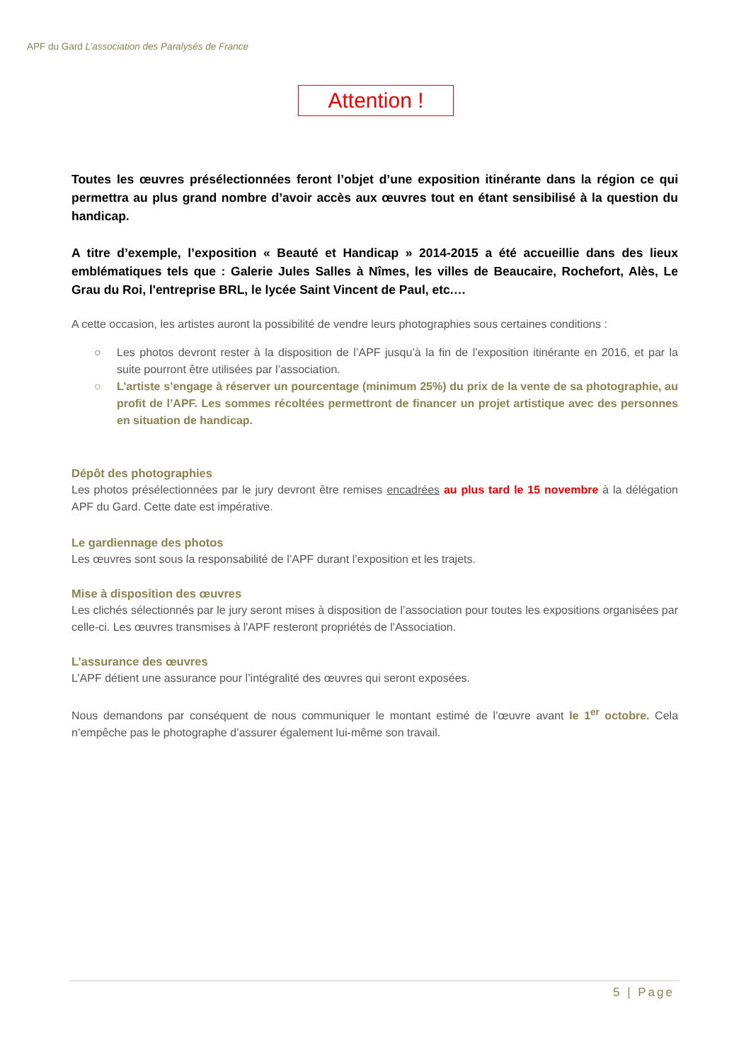APF du Gard L’association des Paralysés de France
Attention !
Toutes les œuvres présélectionnées feront l’objet d’une exposition itinérante dans la région ce qui permettra au plus grand nombre d’avoir accès aux œuvres tout en étant sensibilisé à la question du handicap.
A titre d’exemple, l’exposition « Beauté et Handicap » 2014-2015 a été accueillie dans des lieux emblématiques tels que : Galerie Jules Salles à Nîmes, les villes de Beaucaire, Rochefort, Alès, Le Grau du Roi, l'entreprise BRL, le lycée Saint Vincent de Paul, etc.…
A cette occasion, les artistes auront la possibilité de vendre leurs photographies sous certaines conditions :
○ Les photos devront rester à la disposition de l’APF jusqu’à la fin de l’exposition itinérante en 2016, et par la suite pourront être utilisées par l’association.
○ L’artiste s’engage à réserver un pourcentage (minimum 25%) du prix de la vente de sa photographie, au profit de l’APF. Les sommes récoltées permettront de financer un projet artistique avec des personnes en situation de handicap.
Dépôt des photographies
Les photos présélectionnées par le jury devront être remises encadrées au plus tard le 15 novembre à la délégation APF du Gard. Cette date est impérative.
Le gardiennage des photos
Les œuvres sont sous la responsabilité de l’APF durant l’exposition et les trajets.
Mise à disposition des œuvres
Les clichés sélectionnés par le jury seront mises à disposition de l’association pour toutes les expositions organisées par celle-ci. Les œuvres transmises à l'APF resteront propriétés de l'Association.
L’assurance des œuvres
L’APF détient une assurance pour l’intégralité des œuvres qui seront exposées.
Nous demandons par conséquent de nous communiquer le montant estimé de l’œuvre avant le 1<sup>er</sup> octobre. Cela n’empêche pas le photographe d’assurer également lui-même son travail.
5 | Page